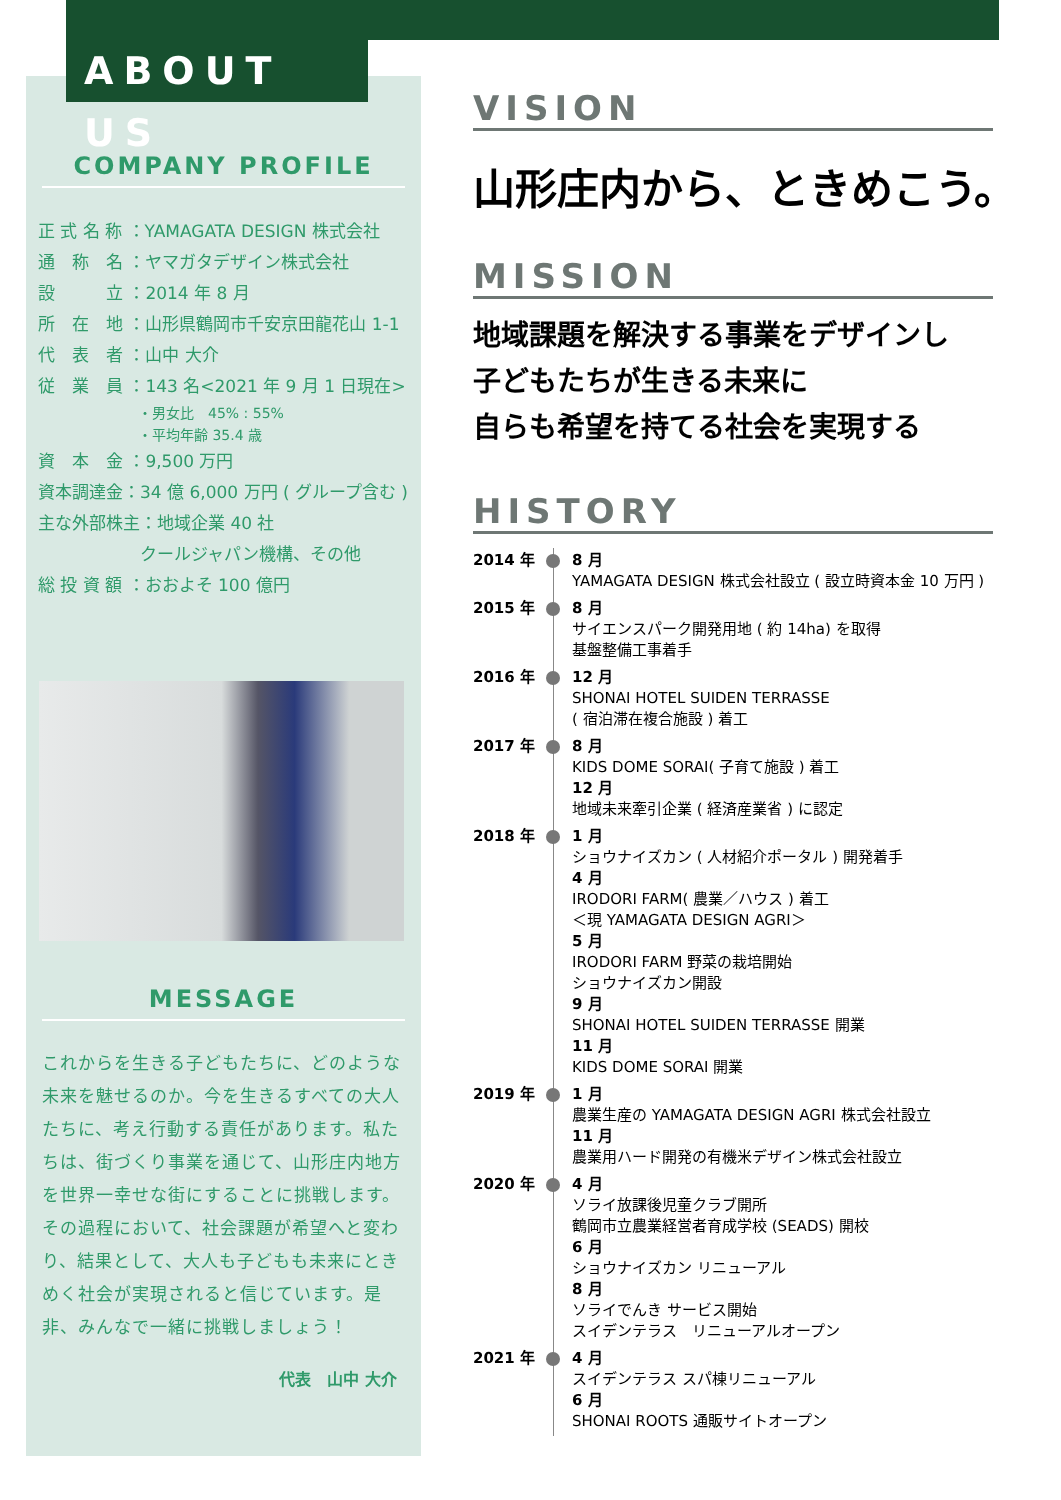COMPANY PROFILE
正 式 名 称 ：YAMAGATA DESIGN 株式会社
通　称　名 ：ヤマガタデザイン株式会社
設　　　立 ：2014 年 8 月
所　在　地 ：山形県鶴岡市千安京田龍花山 1-1
代　表　者 ：山中 大介
従　業　員 ：143 名<2021 年 9 月 1 日現在>
・男女比　45% : 55%
・平均年齢 35.4 歳
資　本　金 ：9,500 万円
資本調達金：34 億 6,000 万円 ( グループ含む )
主な外部株主：地域企業 40 社
　　　　　　クールジャパン機構、その他
総 投 資 額 ：おおよそ 100 億円
MESSAGE
これからを生きる子どもたちに、どのような未来を魅せるのか。今を生きるすべての大人たちに、考え行動する責任があります。私たちは、街づくり事業を通じて、山形庄内地方を世界一幸せな街にすることに挑戦します。
その過程において、社会課題が希望へと変わり、結果として、大人も子どもも未来にときめく社会が実現されると信じています。是非、みんなで一緒に挑戦しましょう！
代表　山中 大介
ABOUT US
VISION
山形庄内から、ときめこう。
MISSION
地域課題を解決する事業をデザインし
子どもたちが生きる未来に
自らも希望を持てる社会を実現する
HISTORY
2014 年 8 月
YAMAGATA DESIGN 株式会社設立 ( 設立時資本金 10 万円 )
2015 年 8 月
サイエンスパーク開発用地 ( 約 14ha) を取得
基盤整備工事着手
2016 年 12 月
SHONAI HOTEL SUIDEN TERRASSE
( 宿泊滞在複合施設 ) 着工
2017 年 8 月
KIDS DOME SORAI( 子育て施設 ) 着工
12 月
地域未来牽引企業 ( 経済産業省 ) に認定
2018 年 1 月
ショウナイズカン ( 人材紹介ポータル ) 開発着手
4 月
IRODORI FARM( 農業／ハウス ) 着工
＜現 YAMAGATA DESIGN AGRI＞
5 月
IRODORI FARM 野菜の栽培開始
ショウナイズカン開設
9 月
SHONAI HOTEL SUIDEN TERRASSE 開業
11 月
KIDS DOME SORAI 開業
2019 年 1 月
農業生産の YAMAGATA DESIGN AGRI 株式会社設立
11 月
農業用ハード開発の有機米デザイン株式会社設立
2020 年 4 月
ソライ放課後児童クラブ開所
鶴岡市立農業経営者育成学校 (SEADS) 開校
6 月
ショウナイズカン リニューアル
8 月
ソライでんき サービス開始
スイデンテラス　リニューアルオープン
2021 年 4 月
スイデンテラス スパ棟リニューアル
6 月
SHONAI ROOTS 通販サイトオープン